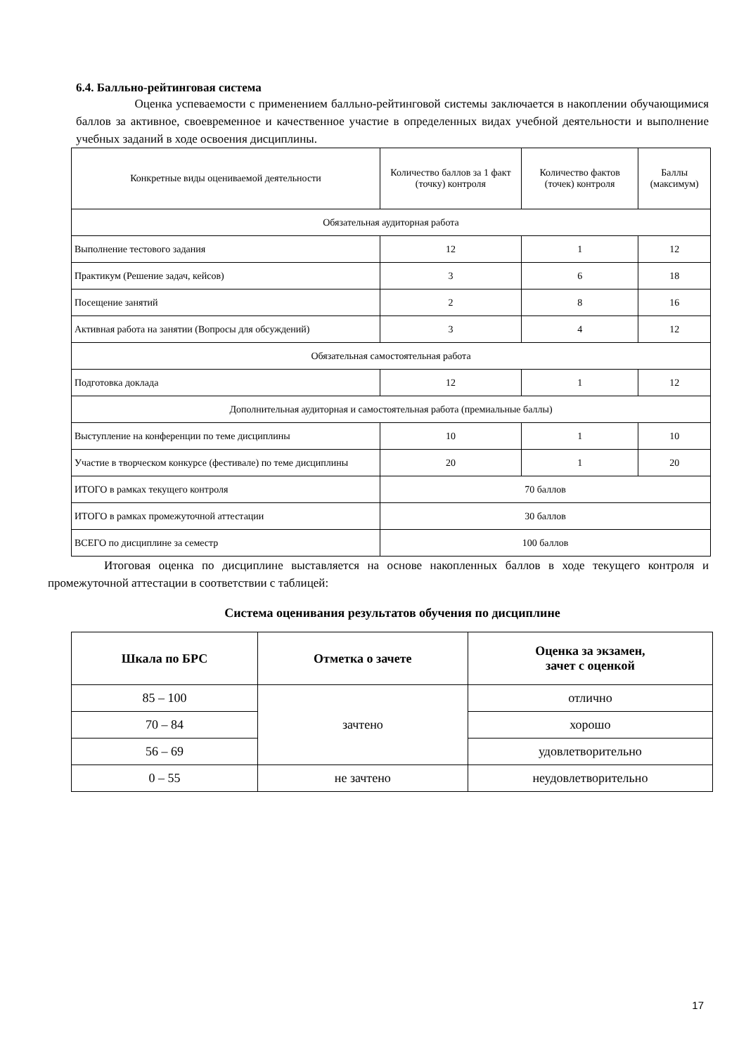6.4. Балльно-рейтинговая система
Оценка успеваемости с применением балльно-рейтинговой системы заключается в накоплении обучающимися баллов за активное, своевременное и качественное участие в определенных видах учебной деятельности и выполнение учебных заданий в ходе освоения дисциплины.
| Конкретные виды оцениваемой деятельности | Количество баллов за 1 факт (точку) контроля | Количество фактов (точек) контроля | Баллы (максимум) |
| --- | --- | --- | --- |
| Обязательная аудиторная работа | | | |
| Выполнение тестового задания | 12 | 1 | 12 |
| Практикум (Решение задач, кейсов) | 3 | 6 | 18 |
| Посещение занятий | 2 | 8 | 16 |
| Активная работа на занятии (Вопросы для обсуждений) | 3 | 4 | 12 |
| Обязательная самостоятельная работа | | | |
| Подготовка доклада | 12 | 1 | 12 |
| Дополнительная аудиторная и самостоятельная работа (премиальные баллы) | | | |
| Выступление на конференции по теме дисциплины | 10 | 1 | 10 |
| Участие в творческом конкурсе (фестивале) по теме дисциплины | 20 | 1 | 20 |
| ИТОГО в рамках текущего контроля | 70 баллов | | |
| ИТОГО в рамках промежуточной аттестации | 30 баллов | | |
| ВСЕГО по дисциплине за семестр | 100 баллов | | |
Итоговая оценка по дисциплине выставляется на основе накопленных баллов в ходе текущего контроля и промежуточной аттестации в соответствии с таблицей:
Система оценивания результатов обучения по дисциплине
| Шкала по БРС | Отметка о зачете | Оценка за экзамен, зачет с оценкой |
| --- | --- | --- |
| 85 – 100 | зачтено | отлично |
| 70 – 84 | | хорошо |
| 56 – 69 | | удовлетворительно |
| 0 – 55 | не зачтено | неудовлетворительно |
17